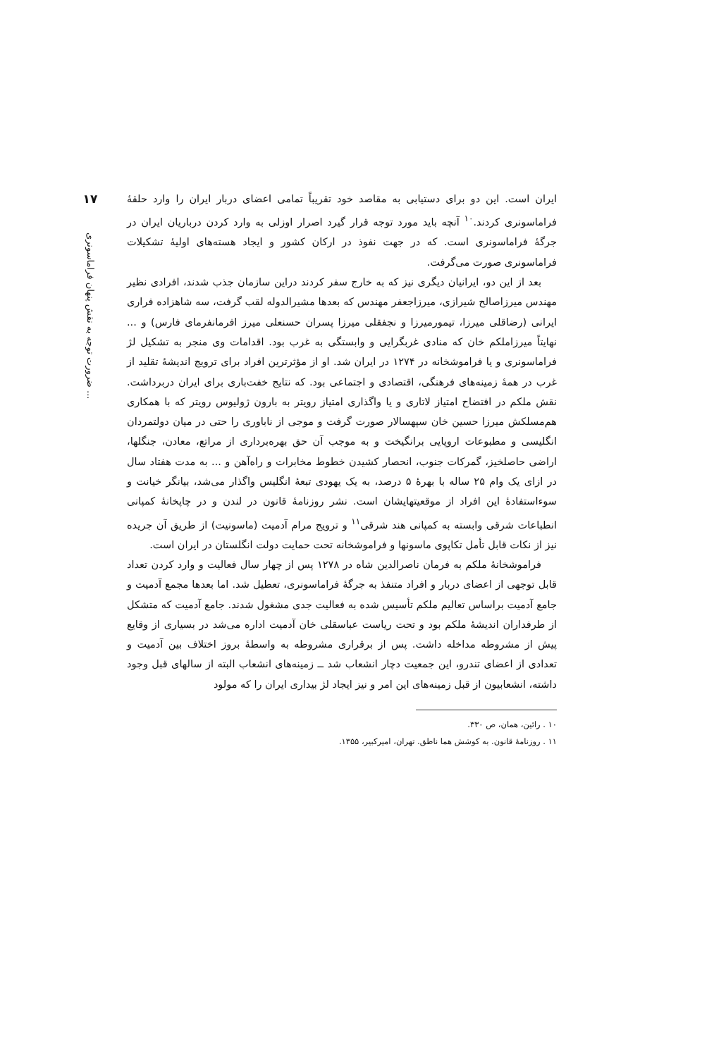۱۷
ضرورت توجه به نقش پنهان فراماسونری ...
ایران است. این دو برای دستیابی به مقاصد خود تقریباً تمامی اعضای دربار ایران را وارد حلقهٔ فراماسونری کردند.<sup>۱۰</sup> آنچه باید مورد توجه قرار گیرد اصرار اوزلی به وارد کردن درباریان ایران در جرگهٔ فراماسونری است. که در جهت نفوذ در ارکان کشور و ایجاد هسته‌های اولیهٔ تشکیلات فراماسونری صورت می‌گرفت.
بعد از این دو، ایرانیان دیگری نیز که به خارج سفر کردند دراین سازمان جذب شدند، افرادی نظیر مهندس میرزاصالح شیرازی، میرزاجعفر مهندس که بعدها مشیرالدوله لقب گرفت، سه شاهزاده فراری ایرانی (رضاقلی میرزا، تیمورمیرزا و نجفقلی میرزا پسران حسنعلی میرز افرمانفرمای فارس) و ... نهایتاً میرزاملکم خان که منادی غربگرایی و وابستگی به غرب بود. اقدامات وی منجر به تشکیل لژ فراماسونری و یا فراموشخانه در ۱۲۷۴ در ایران شد. او از مؤثرترین افراد برای ترویج اندیشهٔ تقلید از غرب در همهٔ زمینه‌های فرهنگی، اقتصادی و اجتماعی بود. که نتایج خفت‌باری برای ایران دربرداشت. نقش ملکم در افتضاح امتیاز لاتاری و یا واگذاری امتیاز رویتر به بارون ژولیوس رویتر که با همکاری هم‌مسلکش میرزا حسین خان سپهسالار صورت گرفت و موجی از ناباوری را حتی در میان دولتمردان انگلیسی و مطبوعات اروپایی برانگیخت و به موجب آن حق بهره‌برداری از مراتع، معادن، جنگلها، اراضی حاصلخیز، گمرکات جنوب، انحصار کشیدن خطوط مخابرات و راه‌آهن و ... به مدت هفتاد سال در ازای یک وام ۲۵ ساله با بهرهٔ ۵ درصد، به یک یهودی تبعهٔ انگلیس واگذار می‌شد، بیانگر خیانت و سوءاستفادهٔ این افراد از موقعیتهایشان است. نشر روزنامهٔ قانون در لندن و در چاپخانهٔ کمپانی انطباعات شرقی وابسته به کمپانی هند شرقی<sup>۱۱</sup> و ترویج مرام آدمیت (ماسونیت) از طریق آن جریده نیز از نکات قابل تأمل تکاپوی ماسونها و فراموشخانه تحت حمایت دولت انگلستان در ایران است.
فراموشخانهٔ ملکم به فرمان ناصرالدین شاه در ۱۲۷۸ پس از چهار سال فعالیت و وارد کردن تعداد قابل توجهی از اعضای دربار و افراد متنفذ به جرگهٔ فراماسونری، تعطیل شد. اما بعدها مجمع آدمیت و جامع آدمیت براساس تعالیم ملکم تأسیس شده به فعالیت جدی مشغول شدند. جامع آدمیت که متشکل از طرفداران اندیشهٔ ملکم بود و تحت ریاست عباسقلی خان آدمیت اداره می‌شد در بسیاری از وقایع پیش از مشروطه مداخله داشت. پس از برقراری مشروطه به واسطهٔ بروز اختلاف بین آدمیت و تعدادی از اعضای تندرو، این جمعیت دچار انشعاب شد ــ زمینه‌های انشعاب البته از سالهای قبل وجود داشته، انشعابیون از قبل زمینه‌های این امر و نیز ایجاد لژ بیداری ایران را که مولود
۱۰ . رائین، همان، ص ۳۳۰.
۱۱ . روزنامهٔ قانون. به کوشش هما ناطق. تهران، امیرکبیر، ۱۳۵۵.